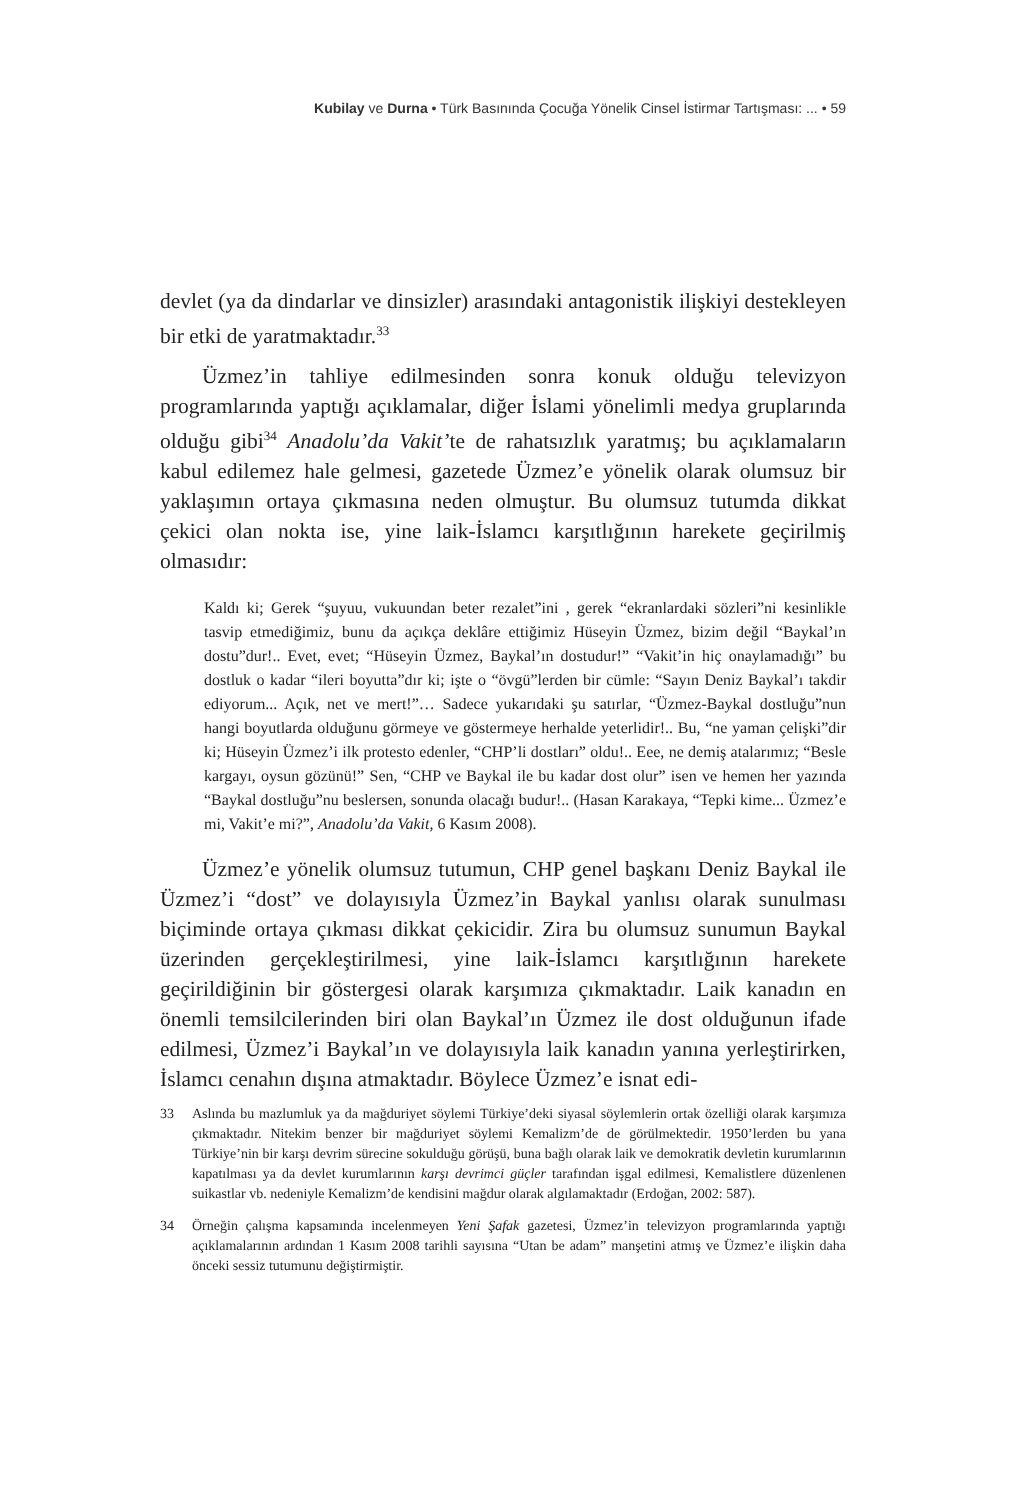Kubilay ve Durna • Türk Basınında Çocuğa Yönelik Cinsel İstirmar Tartışması: ... • 59
devlet (ya da dindarlar ve dinsizler) arasındaki antagonistik ilişkiyi destekleyen bir etki de yaratmaktadır.<sup>33</sup>
Üzmez’in tahliye edilmesinden sonra konuk olduğu televizyon programlarında yaptığı açıklamalar, diğer İslami yönelimli medya gruplarında olduğu gibi<sup>34</sup> Anadolu’da Vakit’te de rahatsızlık yaratmış; bu açıklamaların kabul edilemez hale gelmesi, gazetede Üzmez’e yönelik olarak olumsuz bir yaklaşımın ortaya çıkmasına neden olmuştur. Bu olumsuz tutumda dikkat çekici olan nokta ise, yine laik-İslamcı karşıtlığının harekete geçirilmiş olmasıdır:
Kaldı ki; Gerek “şuyuu, vukuundan beter rezalet”ini , gerek “ekranlardaki sözleri”ni kesinlikle tasvip etmediğimiz, bunu da açıkça deklâre ettiğimiz Hüseyin Üzmez, bizim değil “Baykal’ın dostu”dur!.. Evet, evet; “Hüseyin Üzmez, Baykal’ın dostudur!” “Vakit’in hiç onaylamadığı” bu dostluk o kadar “ileri boyutta”dır ki; işte o “övgü”lerden bir cümle: “Sayın Deniz Baykal’ı takdir ediyorum... Açık, net ve mert!”… Sadece yukarıdaki şu satırlar, “Üzmez-Baykal dostluğu”nun hangi boyutlarda olduğunu görmeye ve göstermeye herhalde yeterlidir!.. Bu, “ne yaman çelişki”dir ki; Hüseyin Üzmez’i ilk protesto edenler, “CHP’li dostları” oldu!.. Eee, ne demiş atalarımız; “Besle kargayı, oysun gözünü!” Sen, “CHP ve Baykal ile bu kadar dost olur” isen ve hemen her yazında “Baykal dostluğu”nu beslersen, sonunda olacağı budur!.. (Hasan Karakaya, “Tepki kime... Üzmez’e mi, Vakit’e mi?”, Anadolu’da Vakit, 6 Kasım 2008).
Üzmez’e yönelik olumsuz tutumun, CHP genel başkanı Deniz Baykal ile Üzmez’i “dost” ve dolayısıyla Üzmez’in Baykal yanlısı olarak sunulması biçiminde ortaya çıkması dikkat çekicidir. Zira bu olumsuz sunumun Baykal üzerinden gerçekleştirilmesi, yine laik-İslamcı karşıtlığının harekete geçirildiğinin bir göstergesi olarak karşımıza çıkmaktadır. Laik kanadın en önemli temsilcilerinden biri olan Baykal’ın Üzmez ile dost olduğunun ifade edilmesi, Üzmez’i Baykal’ın ve dolayısıyla laik kanadın yanına yerleştirirken, İslamcı cenahın dışına atmaktadır. Böylece Üzmez’e isnat edi-
33 Aslında bu mazlumluk ya da mağduriyet söylemi Türkiye’deki siyasal söylemlerin ortak özelliği olarak karşımıza çıkmaktadır. Nitekim benzer bir mağduriyet söylemi Kemalizm’de de görülmektedir. 1950’lerden bu yana Türkiye’nin bir karşı devrim sürecine sokulduğu görüşü, buna bağlı olarak laik ve demokratik devletin kurumlarının kapatılması ya da devlet kurumlarının karşı devrimci güçler tarafından işgal edilmesi, Kemalistlere düzenlenen suikastlar vb. nedeniyle Kemalizm’de kendisini mağdur olarak algılamaktadır (Erdoğan, 2002: 587).
34 Örneğin çalışma kapsamında incelenmeyen Yeni Şafak gazetesi, Üzmez’in televizyon programlarında yaptığı açıklamalarının ardından 1 Kasım 2008 tarihli sayısına “Utan be adam” manşetini atmış ve Üzmez’e ilişkin daha önceki sessiz tutumunu değiştirmiştir.